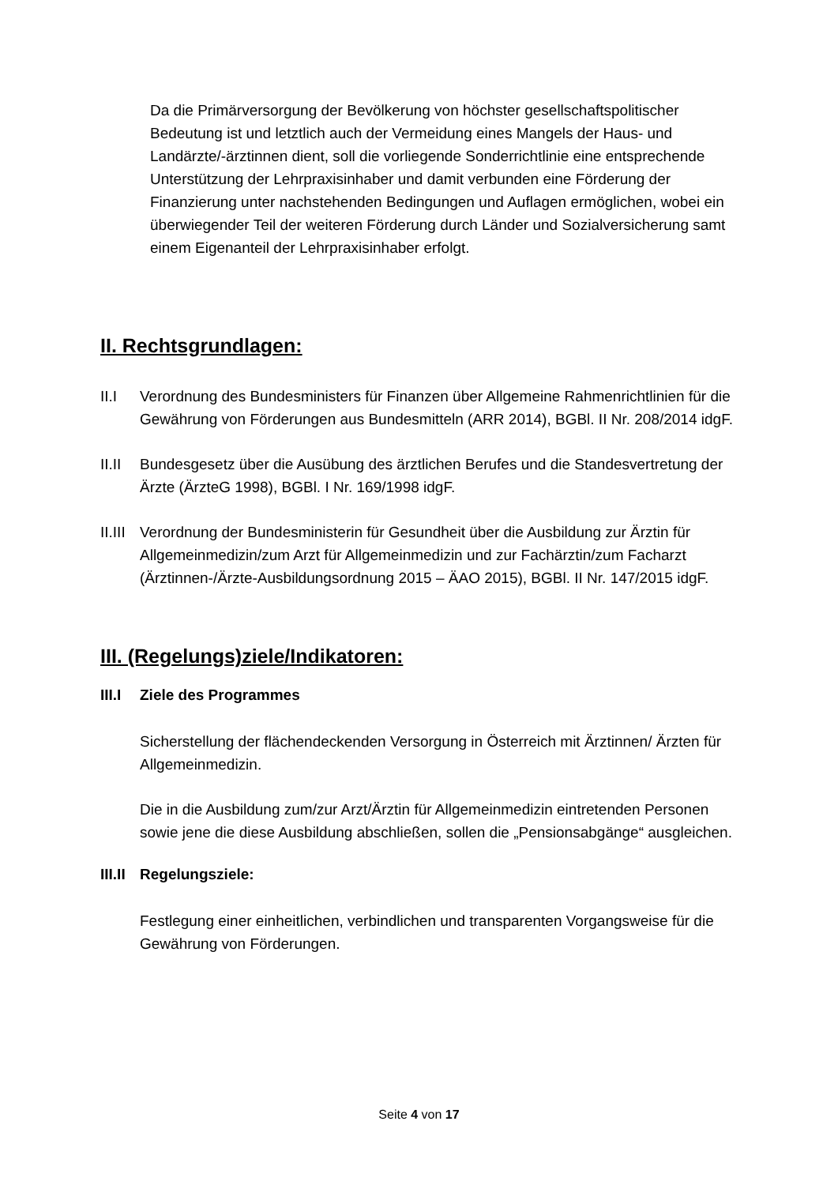Da die Primärversorgung der Bevölkerung von höchster gesellschaftspolitischer Bedeutung ist und letztlich auch der Vermeidung eines Mangels der Haus- und Landärzte/-ärztinnen dient, soll die vorliegende Sonderrichtlinie eine entsprechende Unterstützung der Lehrpraxisinhaber und damit verbunden eine Förderung der Finanzierung unter nachstehenden Bedingungen und Auflagen ermöglichen, wobei ein überwiegender Teil der weiteren Förderung durch Länder und Sozialversicherung samt einem Eigenanteil der Lehrpraxisinhaber erfolgt.
II. Rechtsgrundlagen:
II.I Verordnung des Bundesministers für Finanzen über Allgemeine Rahmenrichtlinien für die Gewährung von Förderungen aus Bundesmitteln (ARR 2014), BGBl. II Nr. 208/2014 idgF.
II.II Bundesgesetz über die Ausübung des ärztlichen Berufes und die Standesvertretung der Ärzte (ÄrzteG 1998), BGBl. I Nr. 169/1998 idgF.
II.III Verordnung der Bundesministerin für Gesundheit über die Ausbildung zur Ärztin für Allgemeinmedizin/zum Arzt für Allgemeinmedizin und zur Fachärztin/zum Facharzt (Ärztinnen-/Ärzte-Ausbildungsordnung 2015 – ÄAO 2015), BGBl. II Nr. 147/2015 idgF.
III. (Regelungs)ziele/Indikatoren:
III.I Ziele des Programmes
Sicherstellung der flächendeckenden Versorgung in Österreich mit Ärztinnen/ Ärzten für Allgemeinmedizin.
Die in die Ausbildung zum/zur Arzt/Ärztin für Allgemeinmedizin eintretenden Personen sowie jene die diese Ausbildung abschließen, sollen die „Pensionsabgänge“ ausgleichen.
III.II Regelungsziele:
Festlegung einer einheitlichen, verbindlichen und transparenten Vorgangsweise für die Gewährung von Förderungen.
Seite 4 von 17